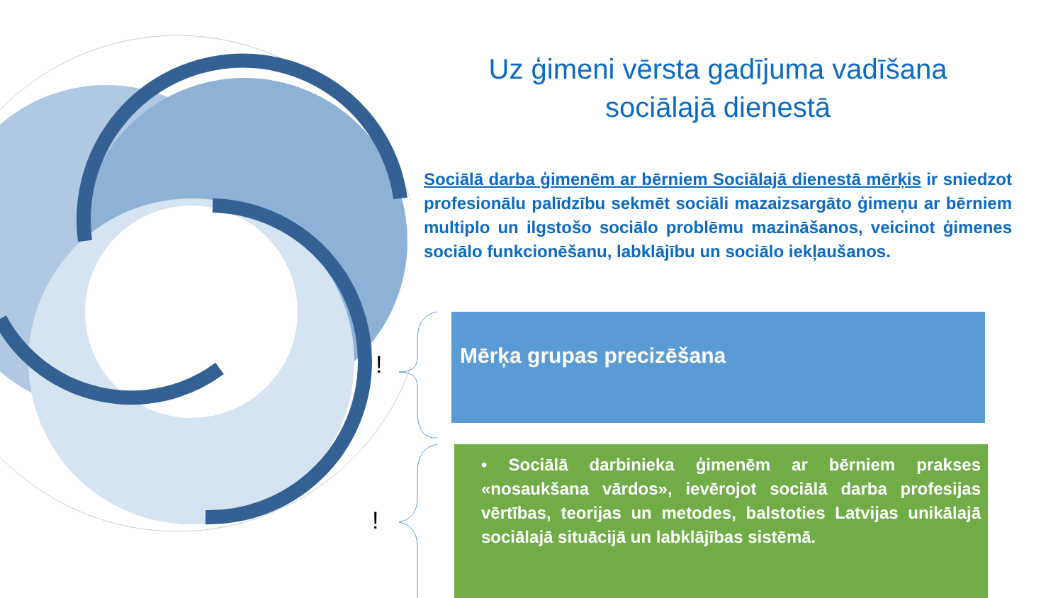Uz ģimeni vērsta gadījuma vadīšana
sociālajā dienestā
Sociālā darba ģimenēm ar bērniem Sociālajā dienestā mērķis ir sniedzot profesionālu palīdzību sekmēt sociāli mazaizsargāto ģimeņu ar bērniem multiplo un ilgstošo sociālo problēmu mazināšanos, veicinot ģimenes sociālo funkcionēšanu, labklājību un sociālo iekļaušanos.
!
!
Mērķa grupas precizēšana
• Sociālā darbinieka ģimenēm ar bērniem prakses «nosaukšana vārdos», ievērojot sociālā darba profesijas vērtības, teorijas un metodes, balstoties Latvijas unikālajā sociālajā situācijā un labklājības sistēmā.